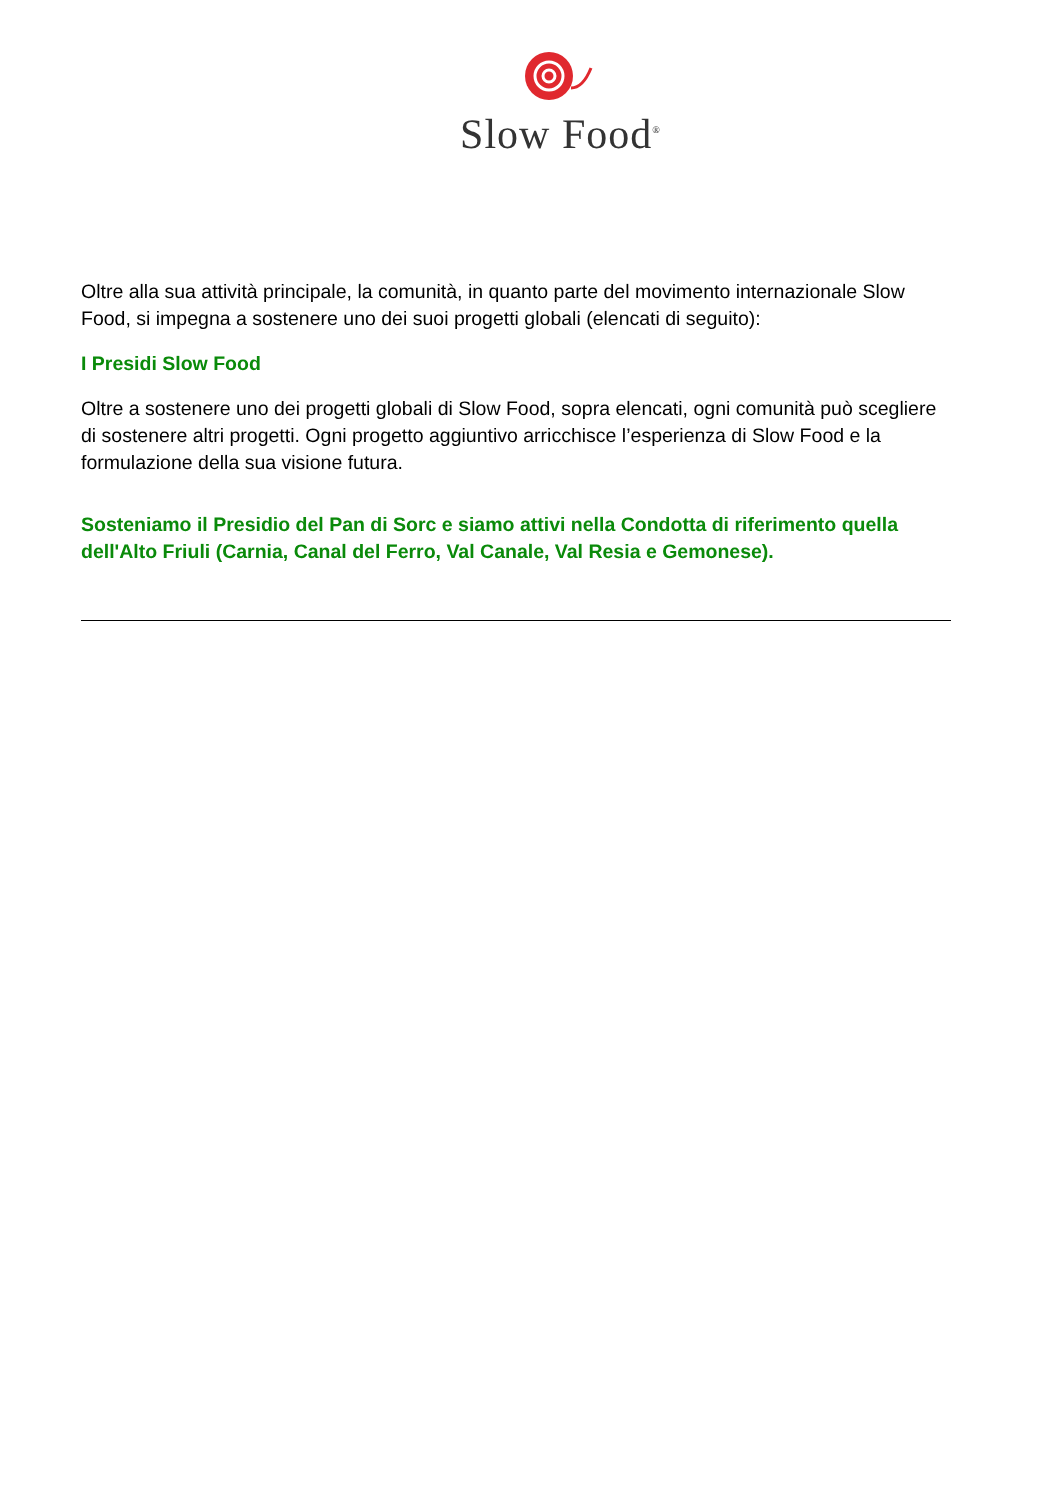Slow Food<sup>®</sup>
Oltre alla sua attività principale, la comunità, in quanto parte del movimento internazionale Slow Food, si impegna a sostenere uno dei suoi progetti globali (elencati di seguito):
I Presidi Slow Food
Oltre a sostenere uno dei progetti globali di Slow Food, sopra elencati, ogni comunità può scegliere di sostenere altri progetti. Ogni progetto aggiuntivo arricchisce l’esperienza di Slow Food e la formulazione della sua visione futura.
Sosteniamo il Presidio del Pan di Sorc e siamo attivi nella Condotta di riferimento quella dell'Alto Friuli (Carnia, Canal del Ferro, Val Canale, Val Resia e Gemonese).